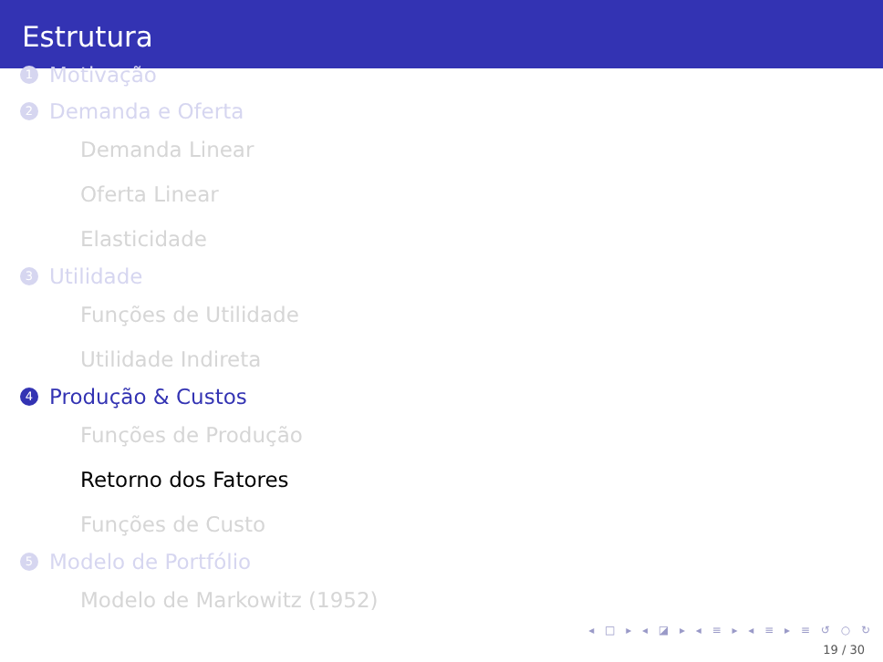Estrutura
1 Motivação
2 Demanda e Oferta
Demanda Linear
Oferta Linear
Elasticidade
3 Utilidade
Funções de Utilidade
Utilidade Indireta
4 Produção & Custos
Funções de Produção
Retorno dos Fatores
Funções de Custo
5 Modelo de Portfólio
Modelo de Markowitz (1952)
◂ □ ▸ ◂ ◪ ▸ ◂ ≡ ▸ ◂ ≡ ▸ ≡ ↺ ○ ↻
19 / 30